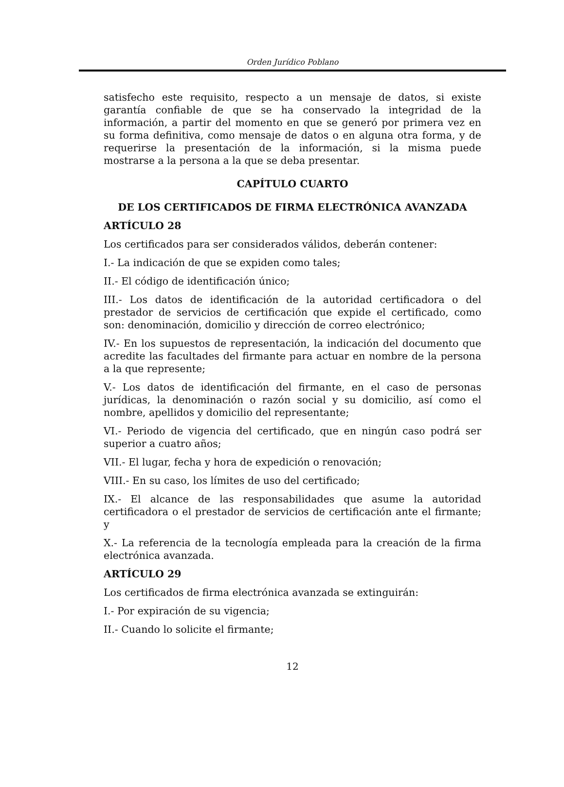Orden Jurídico Poblano
satisfecho este requisito, respecto a un mensaje de datos, si existe garantía confiable de que se ha conservado la integridad de la información, a partir del momento en que se generó por primera vez en su forma definitiva, como mensaje de datos o en alguna otra forma, y de requerirse la presentación de la información, si la misma puede mostrarse a la persona a la que se deba presentar.
CAPÍTULO CUARTO
DE LOS CERTIFICADOS DE FIRMA ELECTRÓNICA AVANZADA
ARTÍCULO 28
Los certificados para ser considerados válidos, deberán contener:
I.- La indicación de que se expiden como tales;
II.- El código de identificación único;
III.- Los datos de identificación de la autoridad certificadora o del prestador de servicios de certificación que expide el certificado, como son: denominación, domicilio y dirección de correo electrónico;
IV.- En los supuestos de representación, la indicación del documento que acredite las facultades del firmante para actuar en nombre de la persona a la que represente;
V.- Los datos de identificación del firmante, en el caso de personas jurídicas, la denominación o razón social y su domicilio, así como el nombre, apellidos y domicilio del representante;
VI.- Periodo de vigencia del certificado, que en ningún caso podrá ser superior a cuatro años;
VII.- El lugar, fecha y hora de expedición o renovación;
VIII.- En su caso, los límites de uso del certificado;
IX.- El alcance de las responsabilidades que asume la autoridad certificadora o el prestador de servicios de certificación ante el firmante; y
X.- La referencia de la tecnología empleada para la creación de la firma electrónica avanzada.
ARTÍCULO 29
Los certificados de firma electrónica avanzada se extinguirán:
I.- Por expiración de su vigencia;
II.- Cuando lo solicite el firmante;
12